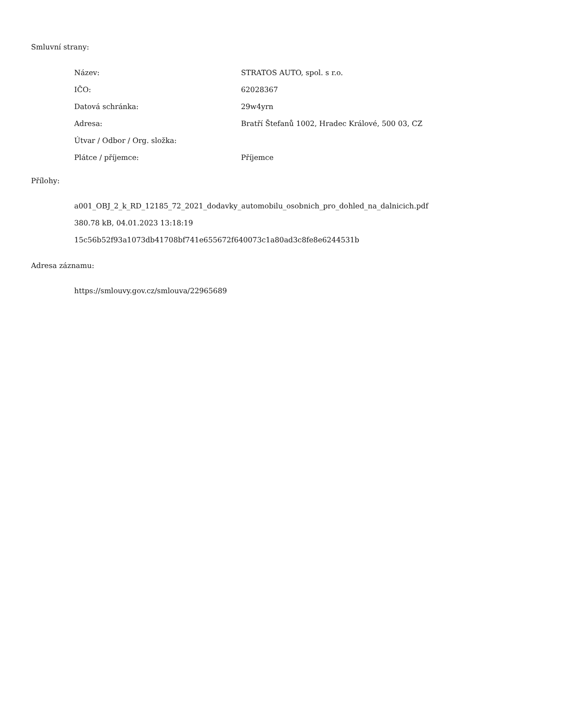Smluvní strany:
| Název: | STRATOS AUTO, spol. s r.o. |
| IČO: | 62028367 |
| Datová schránka: | 29w4yrn |
| Adresa: | Bratří Štefanů 1002, Hradec Králové, 500 03, CZ |
| Útvar / Odbor / Org. složka: | |
| Plátce / příjemce: | Příjemce |
Přílohy:
a001_OBJ_2_k_RD_12185_72_2021_dodavky_automobilu_osobnich_pro_dohled_na_dalnicich.pdf
380.78 kB, 04.01.2023 13:18:19
15c56b52f93a1073db41708bf741e655672f640073c1a80ad3c8fe8e6244531b
Adresa záznamu:
https://smlouvy.gov.cz/smlouva/22965689